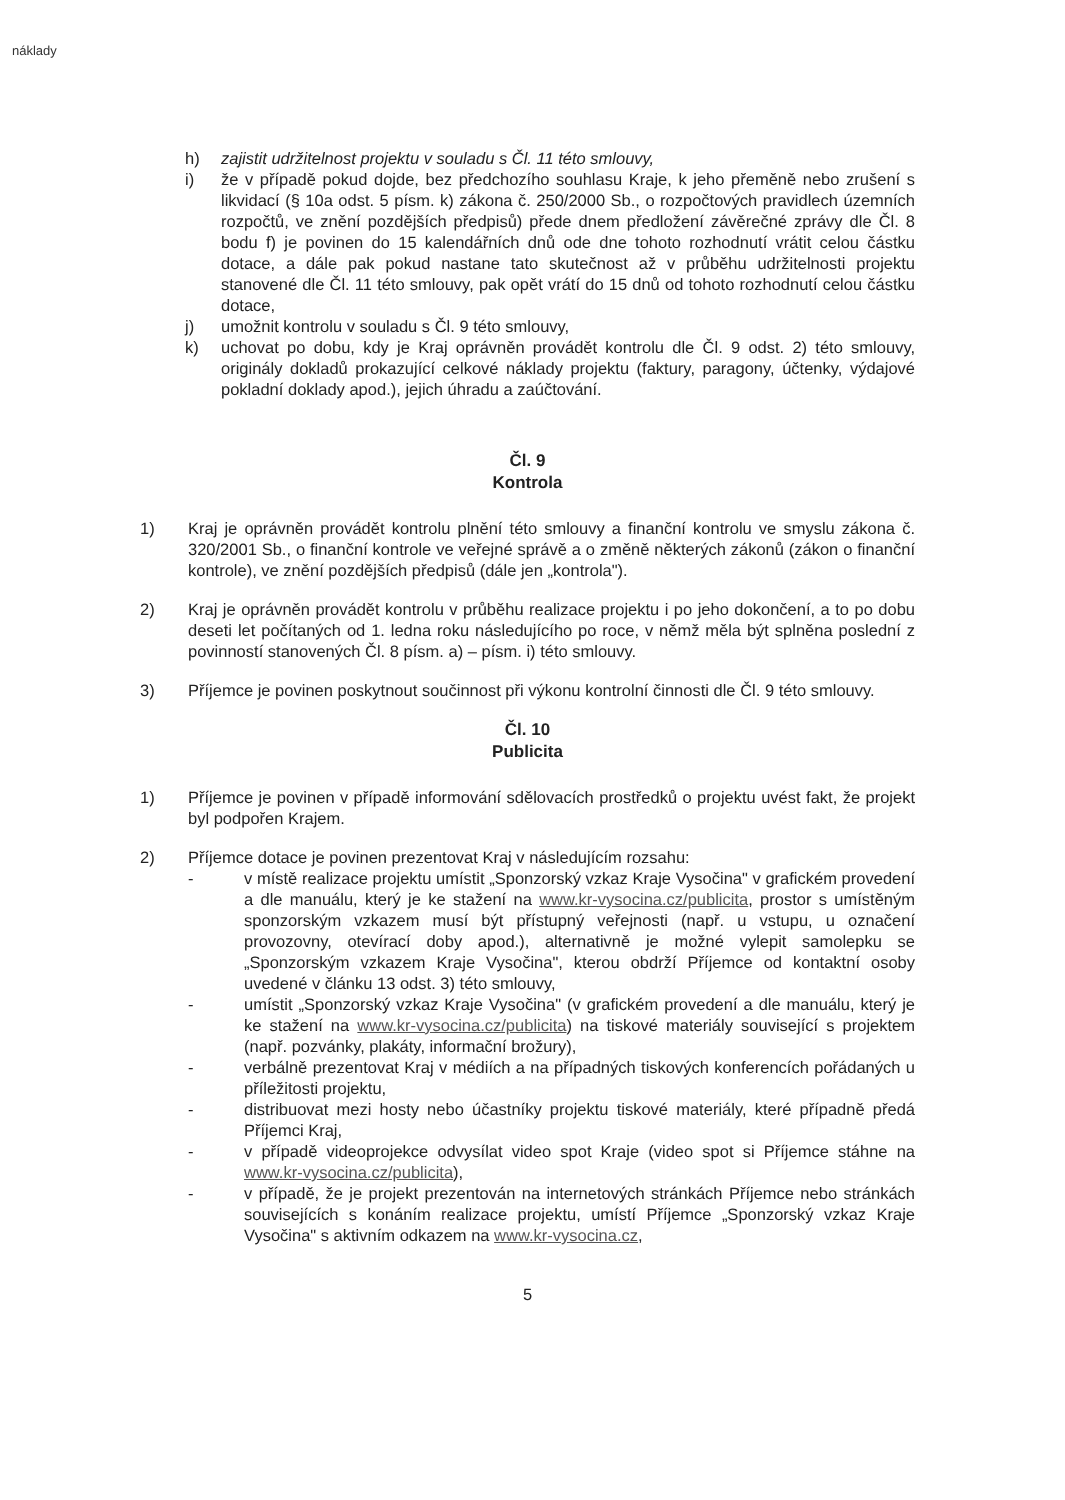náklady
h) zajistit udržitelnost projektu v souladu s Čl. 11 této smlouvy,
i) že v případě pokud dojde, bez předchozího souhlasu Kraje, k jeho přeměně nebo zrušení s likvidací (§ 10a odst. 5 písm. k) zákona č. 250/2000 Sb., o rozpočtových pravidlech územních rozpočtů, ve znění pozdějších předpisů) přede dnem předložení závěrečné zprávy dle Čl. 8 bodu f) je povinen do 15 kalendářních dnů ode dne tohoto rozhodnutí vrátit celou částku dotace, a dále pak pokud nastane tato skutečnost až v průběhu udržitelnosti projektu stanovené dle Čl. 11 této smlouvy, pak opět vrátí do 15 dnů od tohoto rozhodnutí celou částku dotace,
j) umožnit kontrolu v souladu s Čl. 9 této smlouvy,
k) uchovat po dobu, kdy je Kraj oprávněn provádět kontrolu dle Čl. 9 odst. 2) této smlouvy, originály dokladů prokazující celkové náklady projektu (faktury, paragony, účtenky, výdajové pokladní doklady apod.), jejich úhradu a zaúčtování.
Čl. 9
Kontrola
1) Kraj je oprávněn provádět kontrolu plnění této smlouvy a finanční kontrolu ve smyslu zákona č. 320/2001 Sb., o finanční kontrole ve veřejné správě a o změně některých zákonů (zákon o finanční kontrole), ve znění pozdějších předpisů (dále jen „kontrola").
2) Kraj je oprávněn provádět kontrolu v průběhu realizace projektu i po jeho dokončení, a to po dobu deseti let počítaných od 1. ledna roku následujícího po roce, v němž měla být splněna poslední z povinností stanovených Čl. 8 písm. a) – písm. i) této smlouvy.
3) Příjemce je povinen poskytnout součinnost při výkonu kontrolní činnosti dle Čl. 9 této smlouvy.
Čl. 10
Publicita
1) Příjemce je povinen v případě informování sdělovacích prostředků o projektu uvést fakt, že projekt byl podpořen Krajem.
2) Příjemce dotace je povinen prezentovat Kraj v následujícím rozsahu:
- v místě realizace projektu umístit „Sponzorský vzkaz Kraje Vysočina" v grafickém provedení a dle manuálu, který je ke stažení na www.kr-vysocina.cz/publicita, prostor s umístěným sponzorským vzkazem musí být přístupný veřejnosti (např. u vstupu, u označení provozovny, otevírací doby apod.), alternativně je možné vylepit samolepku se „Sponzorským vzkazem Kraje Vysočina", kterou obdrží Příjemce od kontaktní osoby uvedené v článku 13 odst. 3) této smlouvy,
- umístit „Sponzorský vzkaz Kraje Vysočina" (v grafickém provedení a dle manuálu, který je ke stažení na www.kr-vysocina.cz/publicita) na tiskové materiály související s projektem (např. pozvánky, plakáty, informační brožury),
- verbálně prezentovat Kraj v médiích a na případných tiskových konferencích pořádaných u příležitosti projektu,
- distribuovat mezi hosty nebo účastníky projektu tiskové materiály, které případně předá Příjemci Kraj,
- v případě videoprojekce odvysílat video spot Kraje (video spot si Příjemce stáhne na www.kr-vysocina.cz/publicita),
- v případě, že je projekt prezentován na internetových stránkách Příjemce nebo stránkách souvisejících s konáním realizace projektu, umístí Příjemce „Sponzorský vzkaz Kraje Vysočina" s aktivním odkazem na www.kr-vysocina.cz,
5